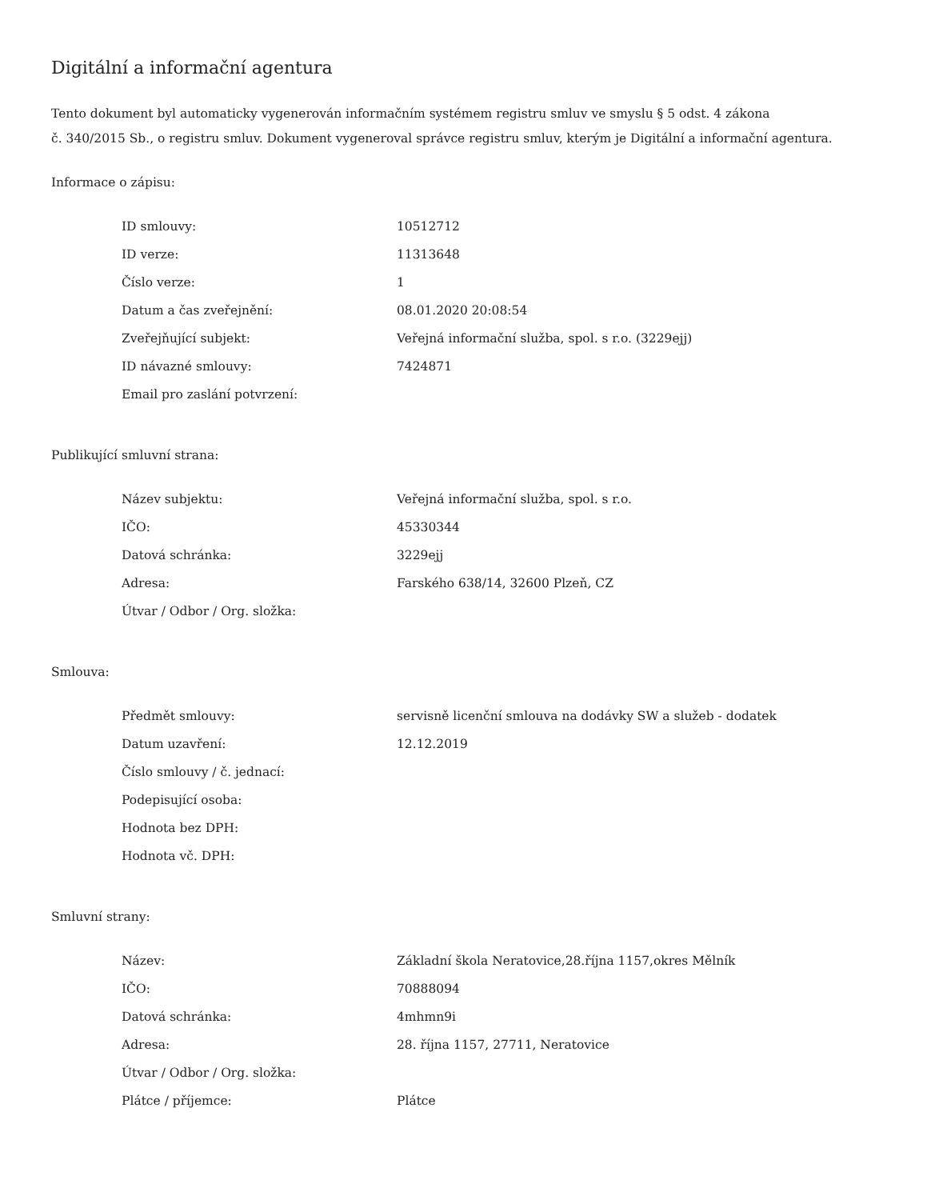Digitální a informační agentura
Tento dokument byl automaticky vygenerován informačním systémem registru smluv ve smyslu § 5 odst. 4 zákona
č. 340/2015 Sb., o registru smluv. Dokument vygeneroval správce registru smluv, kterým je Digitální a informační agentura.
Informace o zápisu:
| ID smlouvy: | 10512712 |
| ID verze: | 11313648 |
| Číslo verze: | 1 |
| Datum a čas zveřejnění: | 08.01.2020 20:08:54 |
| Zveřejňující subjekt: | Veřejná informační služba, spol. s r.o. (3229ejj) |
| ID návazné smlouvy: | 7424871 |
| Email pro zaslání potvrzení: | |
Publikující smluvní strana:
| Název subjektu: | Veřejná informační služba, spol. s r.o. |
| IČO: | 45330344 |
| Datová schránka: | 3229ejj |
| Adresa: | Farského 638/14, 32600 Plzeň, CZ |
| Útvar / Odbor / Org. složka: | |
Smlouva:
| Předmět smlouvy: | servisně licenční smlouva na dodávky SW a služeb - dodatek |
| Datum uzavření: | 12.12.2019 |
| Číslo smlouvy / č. jednací: | |
| Podepisující osoba: | |
| Hodnota bez DPH: | |
| Hodnota vč. DPH: | |
Smluvní strany:
| Název: | Základní škola Neratovice,28.října 1157,okres Mělník |
| IČO: | 70888094 |
| Datová schránka: | 4mhmn9i |
| Adresa: | 28. října 1157, 27711, Neratovice |
| Útvar / Odbor / Org. složka: | |
| Plátce / příjemce: | Plátce |